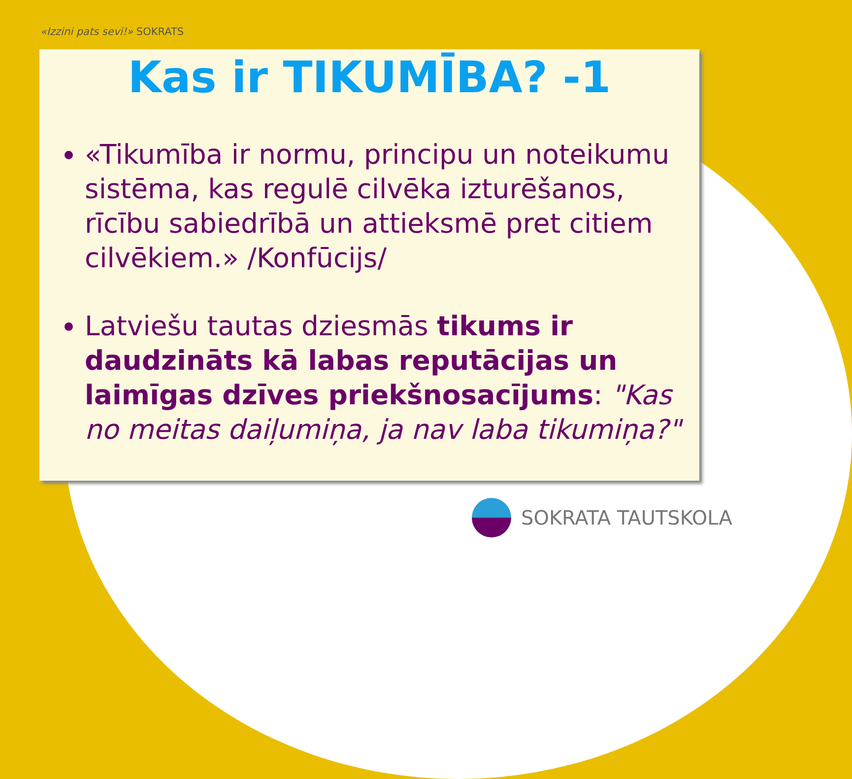«Izzini pats sevi!» SOKRATS
Kas ir TIKUMĪBA? -1
«Tikumība ir normu, principu un noteikumu sistēma, kas regulē cilvēka izturēšanos, rīcību sabiedrībā un attieksmē pret citiem cilvēkiem.» /Konfūcijs/
Latviešu tautas dziesmās tikums ir daudzināts kā labas reputācijas un laimīgas dzīves priekšnosacījums: "Kas no meitas daiļumiņa, ja nav laba tikumiņa?"
SOKRATA TAUTSKOLA